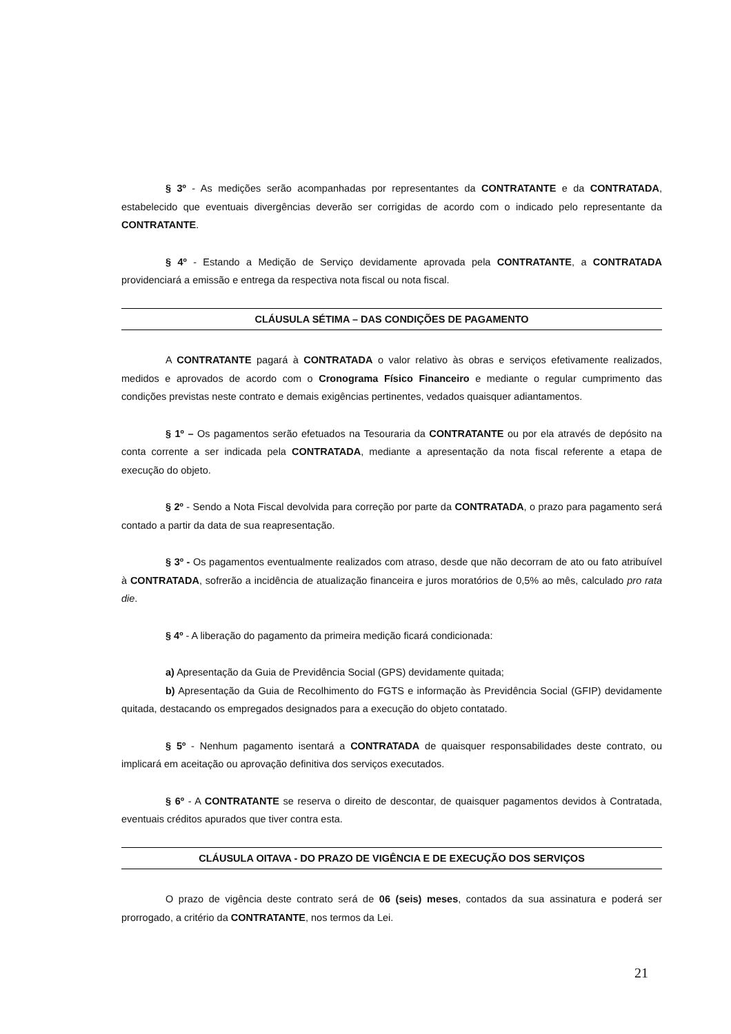§ 3º - As medições serão acompanhadas por representantes da CONTRATANTE e da CONTRATADA, estabelecido que eventuais divergências deverão ser corrigidas de acordo com o indicado pelo representante da CONTRATANTE.
§ 4º - Estando a Medição de Serviço devidamente aprovada pela CONTRATANTE, a CONTRATADA providenciará a emissão e entrega da respectiva nota fiscal ou nota fiscal.
CLÁUSULA SÉTIMA – DAS CONDIÇÕES DE PAGAMENTO
A CONTRATANTE pagará à CONTRATADA o valor relativo às obras e serviços efetivamente realizados, medidos e aprovados de acordo com o Cronograma Físico Financeiro e mediante o regular cumprimento das condições previstas neste contrato e demais exigências pertinentes, vedados quaisquer adiantamentos.
§ 1º – Os pagamentos serão efetuados na Tesouraria da CONTRATANTE ou por ela através de depósito na conta corrente a ser indicada pela CONTRATADA, mediante a apresentação da nota fiscal referente a etapa de execução do objeto.
§ 2º - Sendo a Nota Fiscal devolvida para correção por parte da CONTRATADA, o prazo para pagamento será contado a partir da data de sua reapresentação.
§ 3º - Os pagamentos eventualmente realizados com atraso, desde que não decorram de ato ou fato atribuível à CONTRATADA, sofrerão a incidência de atualização financeira e juros moratórios de 0,5% ao mês, calculado pro rata die.
§ 4º - A liberação do pagamento da primeira medição ficará condicionada:
a) Apresentação da Guia de Previdência Social (GPS) devidamente quitada;
b) Apresentação da Guia de Recolhimento do FGTS e informação às Previdência Social (GFIP) devidamente quitada, destacando os empregados designados para a execução do objeto contatado.
§ 5º - Nenhum pagamento isentará a CONTRATADA de quaisquer responsabilidades deste contrato, ou implicará em aceitação ou aprovação definitiva dos serviços executados.
§ 6º - A CONTRATANTE se reserva o direito de descontar, de quaisquer pagamentos devidos à Contratada, eventuais créditos apurados que tiver contra esta.
CLÁUSULA OITAVA - DO PRAZO DE VIGÊNCIA E DE EXECUÇÃO DOS SERVIÇOS
O prazo de vigência deste contrato será de 06 (seis) meses, contados da sua assinatura e poderá ser prorrogado, a critério da CONTRATANTE, nos termos da Lei.
21